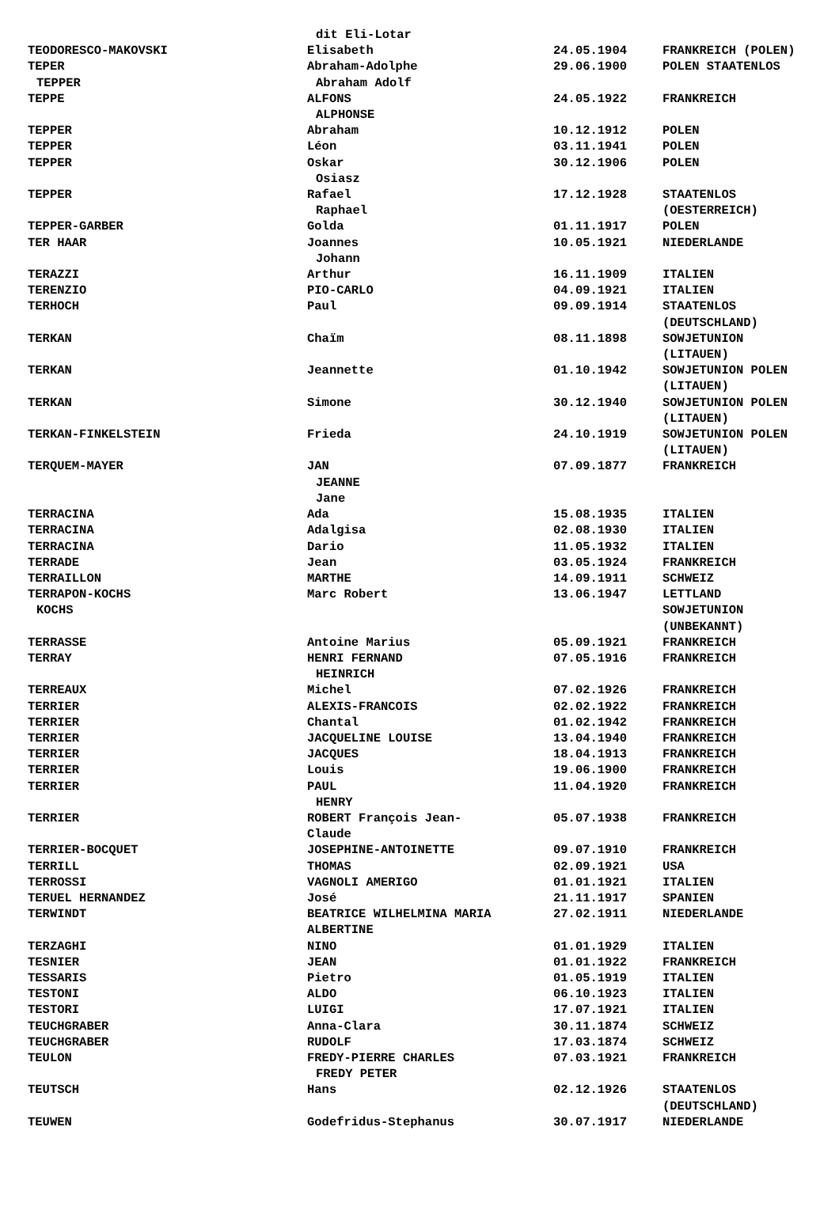| | dit Eli-Lotar | | |
| TEODORESCO-MAKOVSKI | Elisabeth | 24.05.1904 | FRANKREICH (POLEN) |
| TEPER | Abraham-Adolphe | 29.06.1900 | POLEN STAATENLOS |
| TEPPER | Abraham Adolf | | |
| TEPPE | ALFONS | 24.05.1922 | FRANKREICH |
| | ALPHONSE | | |
| TEPPER | Abraham | 10.12.1912 | POLEN |
| TEPPER | Léon | 03.11.1941 | POLEN |
| TEPPER | Oskar | 30.12.1906 | POLEN |
| | Osiasz | | |
| TEPPER | Rafael | 17.12.1928 | STAATENLOS |
| | Raphael | | (OESTERREICH) |
| TEPPER-GARBER | Golda | 01.11.1917 | POLEN |
| TER HAAR | Joannes | 10.05.1921 | NIEDERLANDE |
| | Johann | | |
| TERAZZI | Arthur | 16.11.1909 | ITALIEN |
| TERENZIO | PIO-CARLO | 04.09.1921 | ITALIEN |
| TERHOCH | Paul | 09.09.1914 | STAATENLOS |
| | | | (DEUTSCHLAND) |
| TERKAN | Chaïm | 08.11.1898 | SOWJETUNION |
| | | | (LITAUEN) |
| TERKAN | Jeannette | 01.10.1942 | SOWJETUNION POLEN |
| | | | (LITAUEN) |
| TERKAN | Simone | 30.12.1940 | SOWJETUNION POLEN |
| | | | (LITAUEN) |
| TERKAN-FINKELSTEIN | Frieda | 24.10.1919 | SOWJETUNION POLEN |
| | | | (LITAUEN) |
| TERQUEM-MAYER | JAN | 07.09.1877 | FRANKREICH |
| | JEANNE | | |
| | Jane | | |
| TERRACINA | Ada | 15.08.1935 | ITALIEN |
| TERRACINA | Adalgisa | 02.08.1930 | ITALIEN |
| TERRACINA | Dario | 11.05.1932 | ITALIEN |
| TERRADE | Jean | 03.05.1924 | FRANKREICH |
| TERRAILLON | MARTHE | 14.09.1911 | SCHWEIZ |
| TERRAPON-KOCHS | Marc Robert | 13.06.1947 | LETTLAND |
| KOCHS | | | SOWJETUNION |
| | | | (UNBEKANNT) |
| TERRASSE | Antoine Marius | 05.09.1921 | FRANKREICH |
| TERRAY | HENRI FERNAND | 07.05.1916 | FRANKREICH |
| | HEINRICH | | |
| TERREAUX | Michel | 07.02.1926 | FRANKREICH |
| TERRIER | ALEXIS-FRANCOIS | 02.02.1922 | FRANKREICH |
| TERRIER | Chantal | 01.02.1942 | FRANKREICH |
| TERRIER | JACQUELINE LOUISE | 13.04.1940 | FRANKREICH |
| TERRIER | JACQUES | 18.04.1913 | FRANKREICH |
| TERRIER | Louis | 19.06.1900 | FRANKREICH |
| TERRIER | PAUL | 11.04.1920 | FRANKREICH |
| | HENRY | | |
| TERRIER | ROBERT François Jean- | 05.07.1938 | FRANKREICH |
| | Claude | | |
| TERRIER-BOCQUET | JOSEPHINE-ANTOINETTE | 09.07.1910 | FRANKREICH |
| TERRILL | THOMAS | 02.09.1921 | USA |
| TERROSSI | VAGNOLI AMERIGO | 01.01.1921 | ITALIEN |
| TERUEL HERNANDEZ | José | 21.11.1917 | SPANIEN |
| TERWINDT | BEATRICE WILHELMINA MARIA | 27.02.1911 | NIEDERLANDE |
| | ALBERTINE | | |
| TERZAGHI | NINO | 01.01.1929 | ITALIEN |
| TESNIER | JEAN | 01.01.1922 | FRANKREICH |
| TESSARIS | Pietro | 01.05.1919 | ITALIEN |
| TESTONI | ALDO | 06.10.1923 | ITALIEN |
| TESTORI | LUIGI | 17.07.1921 | ITALIEN |
| TEUCHGRABER | Anna-Clara | 30.11.1874 | SCHWEIZ |
| TEUCHGRABER | RUDOLF | 17.03.1874 | SCHWEIZ |
| TEULON | FREDY-PIERRE CHARLES | 07.03.1921 | FRANKREICH |
| | FREDY PETER | | |
| TEUTSCH | Hans | 02.12.1926 | STAATENLOS |
| | | | (DEUTSCHLAND) |
| TEUWEN | Godefridus-Stephanus | 30.07.1917 | NIEDERLANDE |